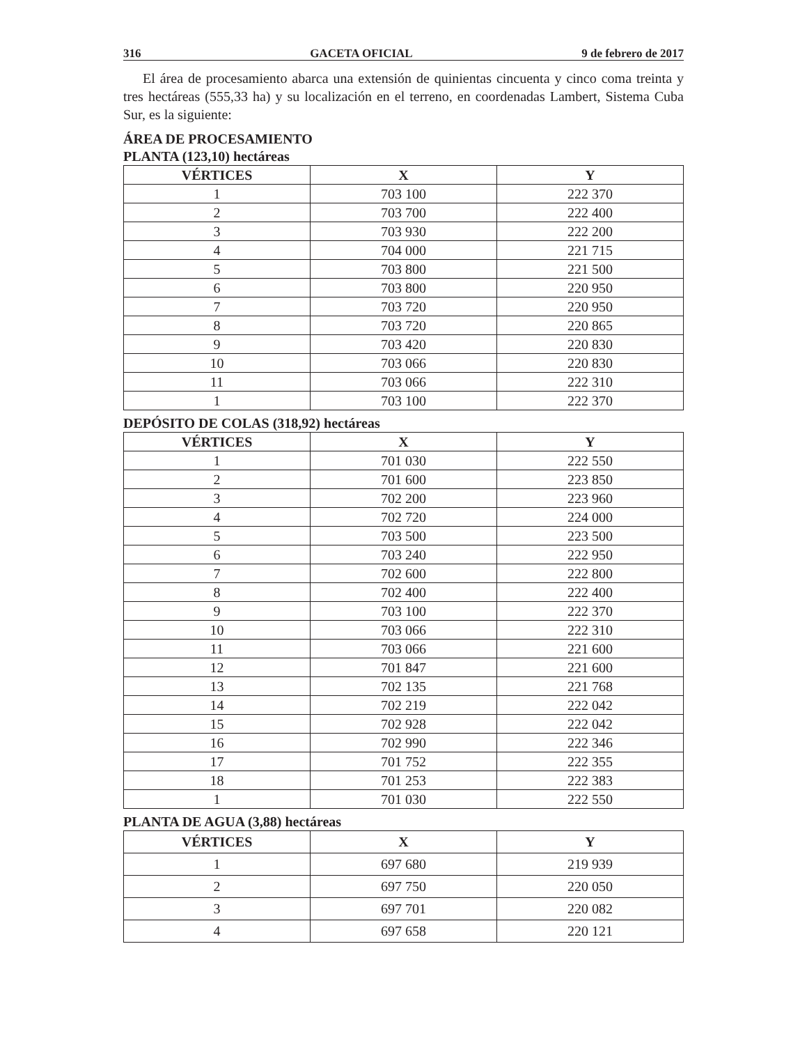316 GACETA OFICIAL 9 de febrero de 2017
El área de procesamiento abarca una extensión de quinientas cincuenta y cinco coma treinta y tres hectáreas (555,33 ha) y su localización en el terreno, en coordenadas Lambert, Sistema Cuba Sur, es la siguiente:
ÁREA DE PROCESAMIENTO
PLANTA (123,10) hectáreas
| VÉRTICES | X | Y |
| --- | --- | --- |
| 1 | 703 100 | 222 370 |
| 2 | 703 700 | 222 400 |
| 3 | 703 930 | 222 200 |
| 4 | 704 000 | 221 715 |
| 5 | 703 800 | 221 500 |
| 6 | 703 800 | 220 950 |
| 7 | 703 720 | 220 950 |
| 8 | 703 720 | 220 865 |
| 9 | 703 420 | 220 830 |
| 10 | 703 066 | 220 830 |
| 11 | 703 066 | 222 310 |
| 1 | 703 100 | 222 370 |
DEPÓSITO DE COLAS (318,92) hectáreas
| VÉRTICES | X | Y |
| --- | --- | --- |
| 1 | 701 030 | 222 550 |
| 2 | 701 600 | 223 850 |
| 3 | 702 200 | 223 960 |
| 4 | 702 720 | 224 000 |
| 5 | 703 500 | 223 500 |
| 6 | 703 240 | 222 950 |
| 7 | 702 600 | 222 800 |
| 8 | 702 400 | 222 400 |
| 9 | 703 100 | 222 370 |
| 10 | 703 066 | 222 310 |
| 11 | 703 066 | 221 600 |
| 12 | 701 847 | 221 600 |
| 13 | 702 135 | 221 768 |
| 14 | 702 219 | 222 042 |
| 15 | 702 928 | 222 042 |
| 16 | 702 990 | 222 346 |
| 17 | 701 752 | 222 355 |
| 18 | 701 253 | 222 383 |
| 1 | 701 030 | 222 550 |
PLANTA DE AGUA (3,88) hectáreas
| VÉRTICES | X | Y |
| --- | --- | --- |
| 1 | 697 680 | 219 939 |
| 2 | 697 750 | 220 050 |
| 3 | 697 701 | 220 082 |
| 4 | 697 658 | 220 121 |